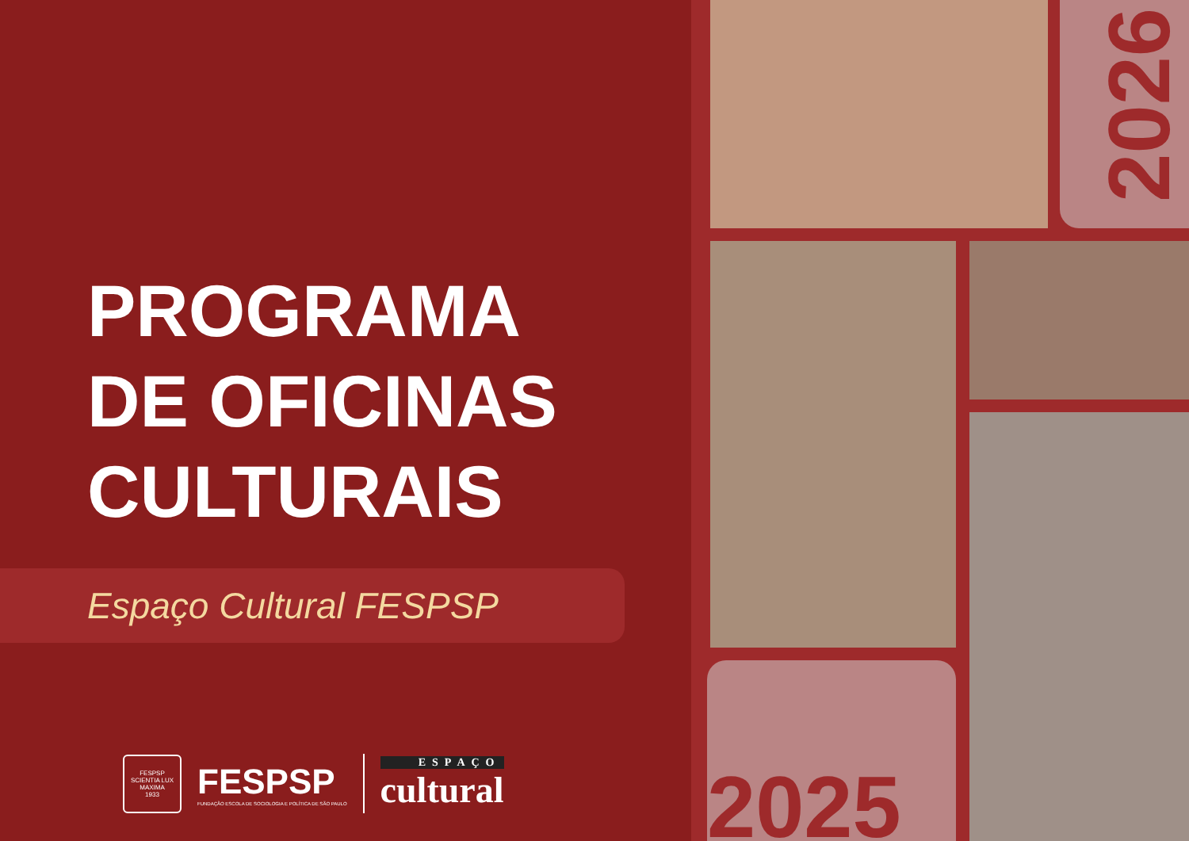PROGRAMA
DE OFICINAS
CULTURAIS
Espaço Cultural FESPSP
FESPSP
SCIENTIA LUX MAXIMA
1933
FESPSP
FUNDAÇÃO ESCOLA DE SOCIOLOGIA E POLÍTICA DE SÃO PAULO
ESPAÇO
cultural
2026
2025